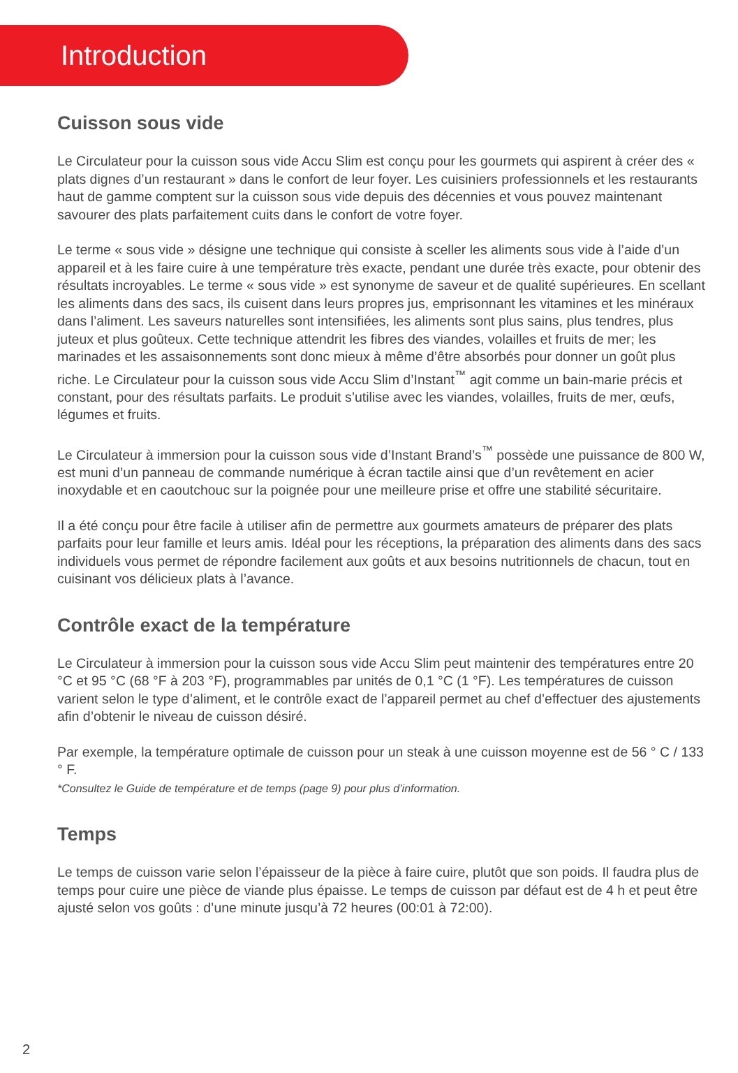Introduction
Cuisson sous vide
Le Circulateur pour la cuisson sous vide Accu Slim est conçu pour les gourmets qui aspirent à créer des « plats dignes d’un restaurant » dans le confort de leur foyer. Les cuisiniers professionnels et les restaurants haut de gamme comptent sur la cuisson sous vide depuis des décennies et vous pouvez maintenant savourer des plats parfaitement cuits dans le confort de votre foyer.
Le terme « sous vide » désigne une technique qui consiste à sceller les aliments sous vide à l’aide d’un appareil et à les faire cuire à une température très exacte, pendant une durée très exacte, pour obtenir des résultats incroyables. Le terme « sous vide » est synonyme de saveur et de qualité supérieures. En scellant les aliments dans des sacs, ils cuisent dans leurs propres jus, emprisonnant les vitamines et les minéraux dans l’aliment. Les saveurs naturelles sont intensifiées, les aliments sont plus sains, plus tendres, plus juteux et plus goûteux. Cette technique attendrit les fibres des viandes, volailles et fruits de mer; les marinades et les assaisonnements sont donc mieux à même d’être absorbés pour donner un goût plus riche. Le Circulateur pour la cuisson sous vide Accu Slim d’Instant<sup>™</sup> agit comme un bain-marie précis et constant, pour des résultats parfaits. Le produit s’utilise avec les viandes, volailles, fruits de mer, œufs, légumes et fruits.
Le Circulateur à immersion pour la cuisson sous vide d’Instant Brand’s<sup>™</sup> possède une puissance de 800 W, est muni d’un panneau de commande numérique à écran tactile ainsi que d’un revêtement en acier inoxydable et en caoutchouc sur la poignée pour une meilleure prise et offre une stabilité sécuritaire.
Il a été conçu pour être facile à utiliser afin de permettre aux gourmets amateurs de préparer des plats parfaits pour leur famille et leurs amis. Idéal pour les réceptions, la préparation des aliments dans des sacs individuels vous permet de répondre facilement aux goûts et aux besoins nutritionnels de chacun, tout en cuisinant vos délicieux plats à l’avance.
Contrôle exact de la température
Le Circulateur à immersion pour la cuisson sous vide Accu Slim peut maintenir des températures entre 20 °C et 95 °C (68 °F à 203 °F), programmables par unités de 0,1 °C (1 °F). Les températures de cuisson varient selon le type d’aliment, et le contrôle exact de l’appareil permet au chef d’effectuer des ajustements afin d’obtenir le niveau de cuisson désiré.
Par exemple, la température optimale de cuisson pour un steak à une cuisson moyenne est de 56 ° C / 133 ° F.
*Consultez le Guide de température et de temps (page 9) pour plus d’information.
Temps
Le temps de cuisson varie selon l’épaisseur de la pièce à faire cuire, plutôt que son poids. Il faudra plus de temps pour cuire une pièce de viande plus épaisse. Le temps de cuisson par défaut est de 4 h et peut être ajusté selon vos goûts : d’une minute jusqu’à 72 heures (00:01 à 72:00).
2